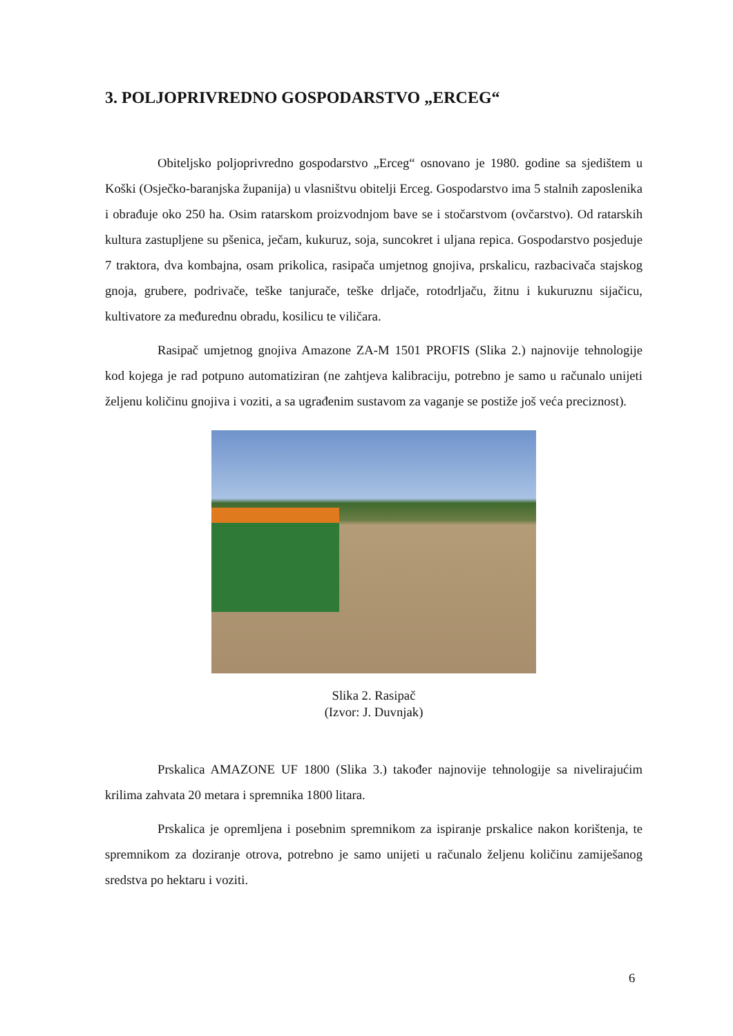3. POLJOPRIVREDNO GOSPODARSTVO „ERCEG“
Obiteljsko poljoprivredno gospodarstvo „Erceg“ osnovano je 1980. godine sa sjedištem u Koški (Osječko-baranjska županija) u vlasništvu obitelji Erceg. Gospodarstvo ima 5 stalnih zaposlenika i obrađuje oko 250 ha. Osim ratarskom proizvodnjom bave se i stočarstvom (ovčarstvo). Od ratarskih kultura zastupljene su pšenica, ječam, kukuruz, soja, suncokret i uljana repica. Gospodarstvo posjeduje 7 traktora, dva kombajna, osam prikolica, rasipača umjetnog gnojiva, prskalicu, razbacivača stajskog gnoja, grubere, podrivače, teške tanjurače, teške drljače, rotodrljaču, žitnu i kukuruznu sijačicu, kultivatore za međurednu obradu, kosilicu te viličara.
Rasipač umjetnog gnojiva Amazone ZA-M 1501 PROFIS (Slika 2.) najnovije tehnologije kod kojega je rad potpuno automatiziran (ne zahtjeva kalibraciju, potrebno je samo u računalo unijeti željenu količinu gnojiva i voziti, a sa ugrađenim sustavom za vaganje se postiže još veća preciznost).
Slika 2. Rasipač
(Izvor: J. Duvnjak)
Prskalica AMAZONE UF 1800 (Slika 3.) također najnovije tehnologije sa nivelirajućim krilima zahvata 20 metara i spremnika 1800 litara.
Prskalica je opremljena i posebnim spremnikom za ispiranje prskalice nakon korištenja, te spremnikom za doziranje otrova, potrebno je samo unijeti u računalo željenu količinu zamiješanog sredstva po hektaru i voziti.
6